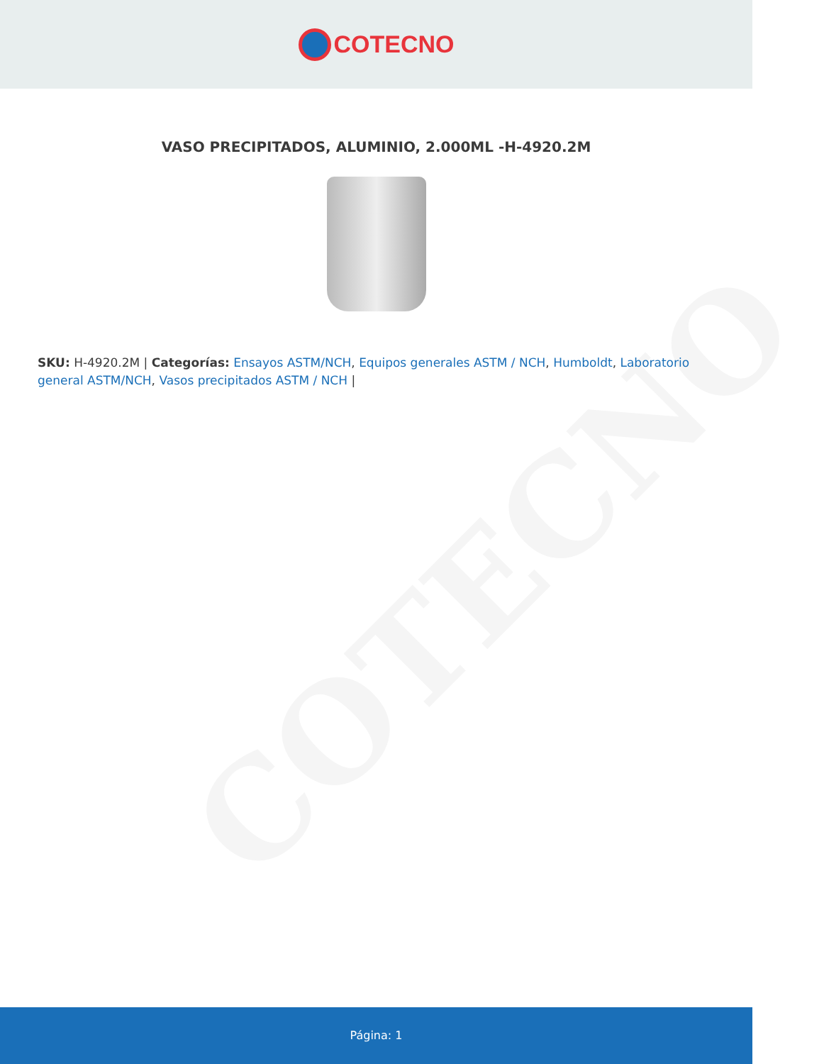COTECNO
VASO PRECIPITADOS, ALUMINIO, 2.000ML -H-4920.2M
SKU: H-4920.2M | Categorías: Ensayos ASTM/NCH, Equipos generales ASTM / NCH, Humboldt, Laboratorio general ASTM/NCH, Vasos precipitados ASTM / NCH |
COTECNO
Página: 1